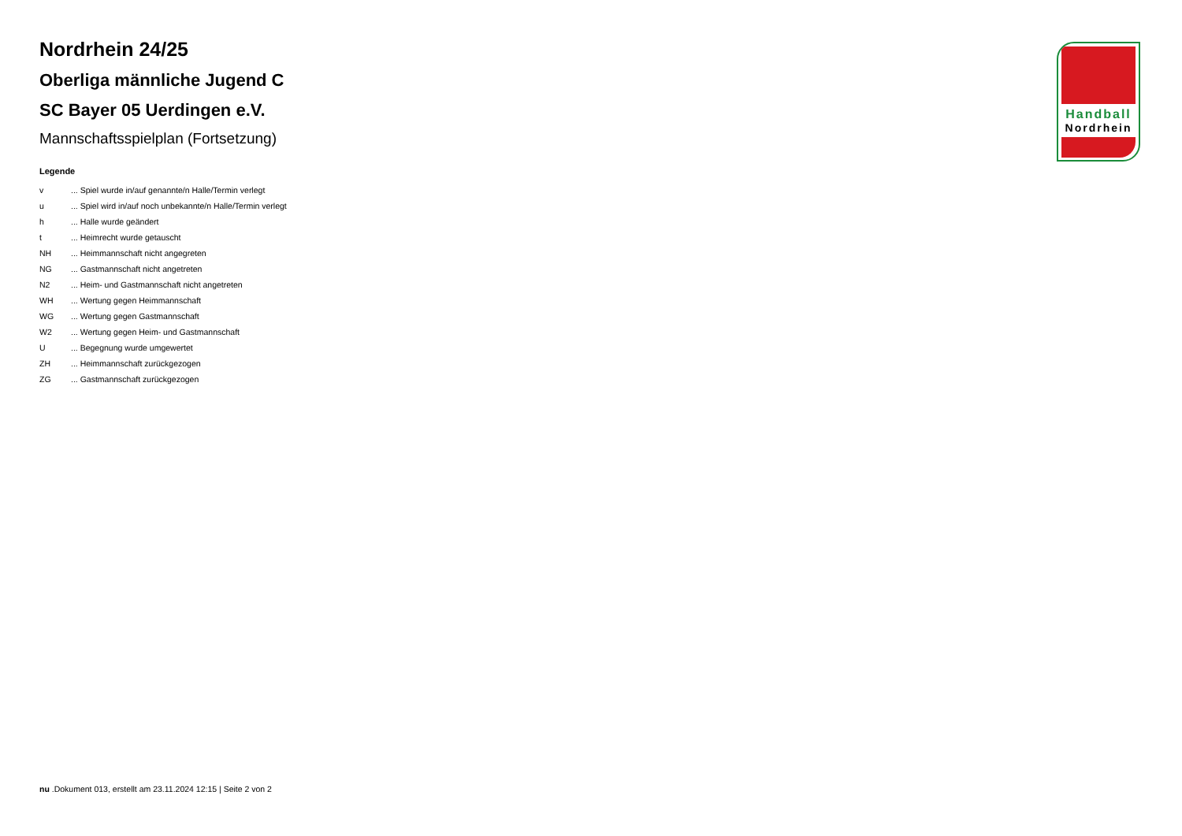Nordrhein 24/25
Oberliga männliche Jugend C
SC Bayer 05 Uerdingen e.V.
Mannschaftsspielplan (Fortsetzung)
Legende
| v | ... Spiel wurde in/auf genannte/n Halle/Termin verlegt |
| u | ... Spiel wird in/auf noch unbekannte/n Halle/Termin verlegt |
| h | ... Halle wurde geändert |
| t | ... Heimrecht wurde getauscht |
| NH | ... Heimmannschaft nicht angegreten |
| NG | ... Gastmannschaft nicht angetreten |
| N2 | ... Heim- und Gastmannschaft nicht angetreten |
| WH | ... Wertung gegen Heimmannschaft |
| WG | ... Wertung gegen Gastmannschaft |
| W2 | ... Wertung gegen Heim- und Gastmannschaft |
| U | ... Begegnung wurde umgewertet |
| ZH | ... Heimmannschaft zurückgezogen |
| ZG | ... Gastmannschaft zurückgezogen |
Handball
Nordrhein
nu .Dokument 013, erstellt am 23.11.2024 12:15 | Seite 2 von 2